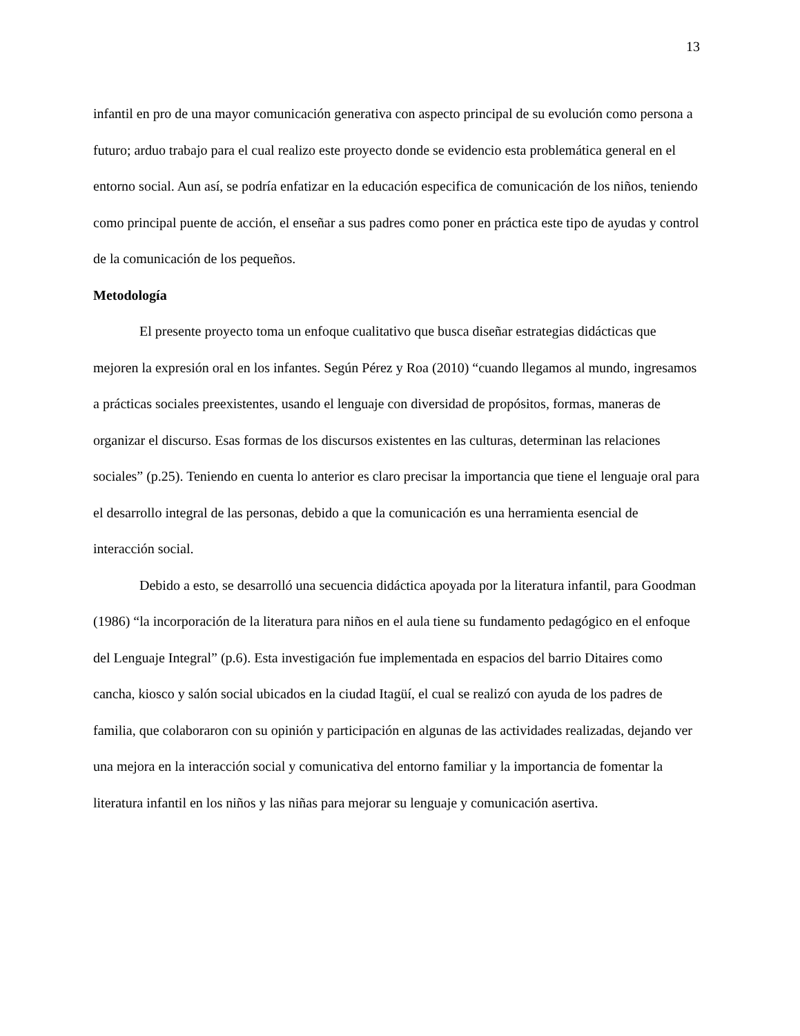13
infantil en pro de una mayor comunicación generativa con aspecto principal de su evolución como persona a futuro; arduo trabajo para el cual realizo este proyecto donde se evidencio esta problemática general en el entorno social. Aun así, se podría enfatizar en la educación especifica de comunicación de los niños, teniendo como principal puente de acción, el enseñar a sus padres como poner en práctica este tipo de ayudas y control de la comunicación de los pequeños.
Metodología
El presente proyecto toma un enfoque cualitativo que busca diseñar estrategias didácticas que mejoren la expresión oral en los infantes. Según Pérez y Roa (2010) “cuando llegamos al mundo, ingresamos a prácticas sociales preexistentes, usando el lenguaje con diversidad de propósitos, formas, maneras de organizar el discurso. Esas formas de los discursos existentes en las culturas, determinan las relaciones sociales” (p.25). Teniendo en cuenta lo anterior es claro precisar la importancia que tiene el lenguaje oral para el desarrollo integral de las personas, debido a que la comunicación es una herramienta esencial de interacción social.
Debido a esto, se desarrolló una secuencia didáctica apoyada por la literatura infantil, para Goodman (1986) “la incorporación de la literatura para niños en el aula tiene su fundamento pedagógico en el enfoque del Lenguaje Integral” (p.6). Esta investigación fue implementada en espacios del barrio Ditaires como cancha, kiosco y salón social ubicados en la ciudad Itagüí, el cual se realizó con ayuda de los padres de familia, que colaboraron con su opinión y participación en algunas de las actividades realizadas, dejando ver una mejora en la interacción social y comunicativa del entorno familiar y la importancia de fomentar la literatura infantil en los niños y las niñas para mejorar su lenguaje y comunicación asertiva.